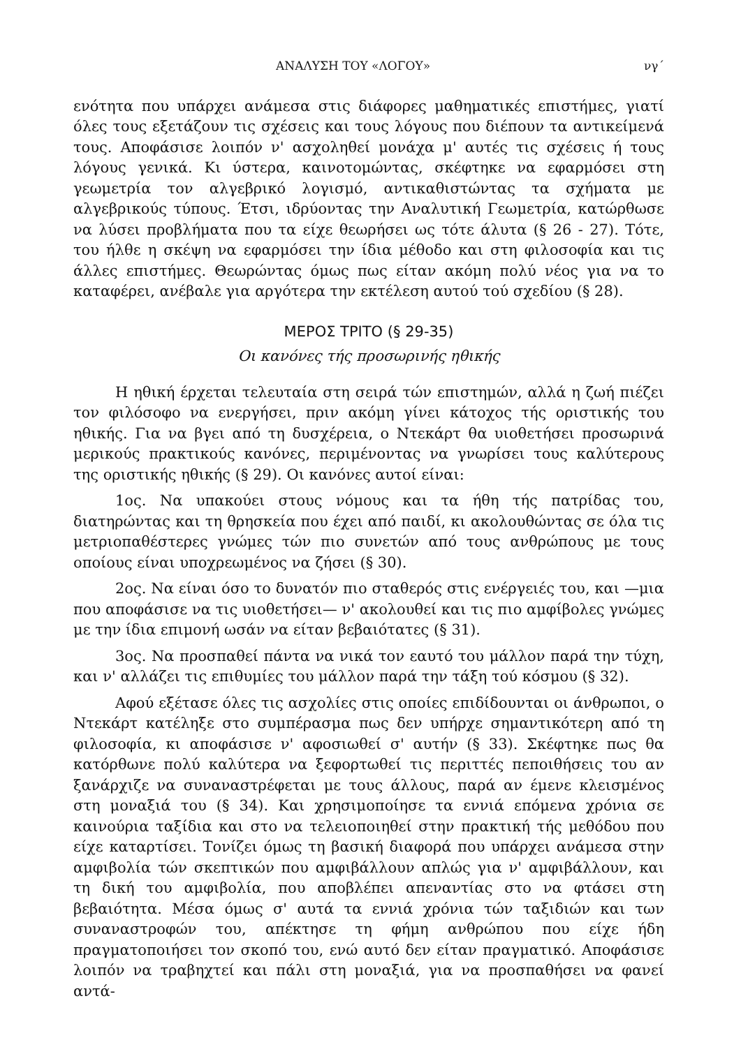ΑΝΑΛΥΣΗ ΤΟΥ «ΛΟΓΟΥ» νγ΄
ενότητα που υπάρχει ανάμεσα στις διάφορες μαθηματικές επιστήμες, γιατί όλες τους εξετάζουν τις σχέσεις και τους λόγους που διέπουν τα αντικείμενά τους. Αποφάσισε λοιπόν ν' ασχοληθεί μονάχα μ' αυτές τις σχέσεις ή τους λόγους γενικά. Κι ύστερα, καινοτομώντας, σκέφτηκε να εφαρμόσει στη γεωμετρία τον αλγεβρικό λογισμό, αντικαθιστώντας τα σχήματα με αλγεβρικούς τύπους. Έτσι, ιδρύοντας την Αναλυτική Γεωμετρία, κατώρθωσε να λύσει προβλήματα που τα είχε θεωρήσει ως τότε άλυτα (§ 26 - 27). Τότε, του ήλθε η σκέψη να εφαρμόσει την ίδια μέθοδο και στη φιλοσοφία και τις άλλες επιστήμες. Θεωρώντας όμως πως είταν ακόμη πολύ νέος για να το καταφέρει, ανέβαλε για αργότερα την εκτέλεση αυτού τού σχεδίου (§ 28).
ΜΕΡΟΣ ΤΡΙΤΟ (§ 29-35)
Οι κανόνες τής προσωρινής ηθικής
Η ηθική έρχεται τελευταία στη σειρά τών επιστημών, αλλά η ζωή πιέζει τον φιλόσοφο να ενεργήσει, πριν ακόμη γίνει κάτοχος τής οριστικής του ηθικής. Για να βγει από τη δυσχέρεια, ο Ντεκάρτ θα υιοθετήσει προσωρινά μερικούς πρακτικούς κανόνες, περιμένοντας να γνωρίσει τους καλύτερους της οριστικής ηθικής (§ 29). Οι κανόνες αυτοί είναι:
1ος. Να υπακούει στους νόμους και τα ήθη τής πατρίδας του, διατηρώντας και τη θρησκεία που έχει από παιδί, κι ακολουθώντας σε όλα τις μετριοπαθέστερες γνώμες τών πιο συνετών από τους ανθρώπους με τους οποίους είναι υποχρεωμένος να ζήσει (§ 30).
2ος. Να είναι όσο το δυνατόν πιο σταθερός στις ενέργειές του, και —μια που αποφάσισε να τις υιοθετήσει— ν' ακολουθεί και τις πιο αμφίβολες γνώμες με την ίδια επιμονή ωσάν να είταν βεβαιότατες (§ 31).
3ος. Να προσπαθεί πάντα να νικά τον εαυτό του μάλλον παρά την τύχη, και ν' αλλάζει τις επιθυμίες του μάλλον παρά την τάξη τού κόσμου (§ 32).
Αφού εξέτασε όλες τις ασχολίες στις οποίες επιδίδουνται οι άνθρωποι, ο Ντεκάρτ κατέληξε στο συμπέρασμα πως δεν υπήρχε σημαντικότερη από τη φιλοσοφία, κι αποφάσισε ν' αφοσιωθεί σ' αυτήν (§ 33). Σκέφτηκε πως θα κατόρθωνε πολύ καλύτερα να ξεφορτωθεί τις περιττές πεποιθήσεις του αν ξανάρχιζε να συναναστρέφεται με τους άλλους, παρά αν έμενε κλεισμένος στη μοναξιά του (§ 34). Και χρησιμοποίησε τα εννιά επόμενα χρόνια σε καινούρια ταξίδια και στο να τελειοποιηθεί στην πρακτική τής μεθόδου που είχε καταρτίσει. Τονίζει όμως τη βασική διαφορά που υπάρχει ανάμεσα στην αμφιβολία τών σκεπτικών που αμφιβάλλουν απλώς για ν' αμφιβάλλουν, και τη δική του αμφιβολία, που αποβλέπει απεναντίας στο να φτάσει στη βεβαιότητα. Μέσα όμως σ' αυτά τα εννιά χρόνια τών ταξιδιών και των συναναστροφών του, απέκτησε τη φήμη ανθρώπου που είχε ήδη πραγματοποιήσει τον σκοπό του, ενώ αυτό δεν είταν πραγματικό. Αποφάσισε λοιπόν να τραβηχτεί και πάλι στη μοναξιά, για να προσπαθήσει να φανεί αντά-